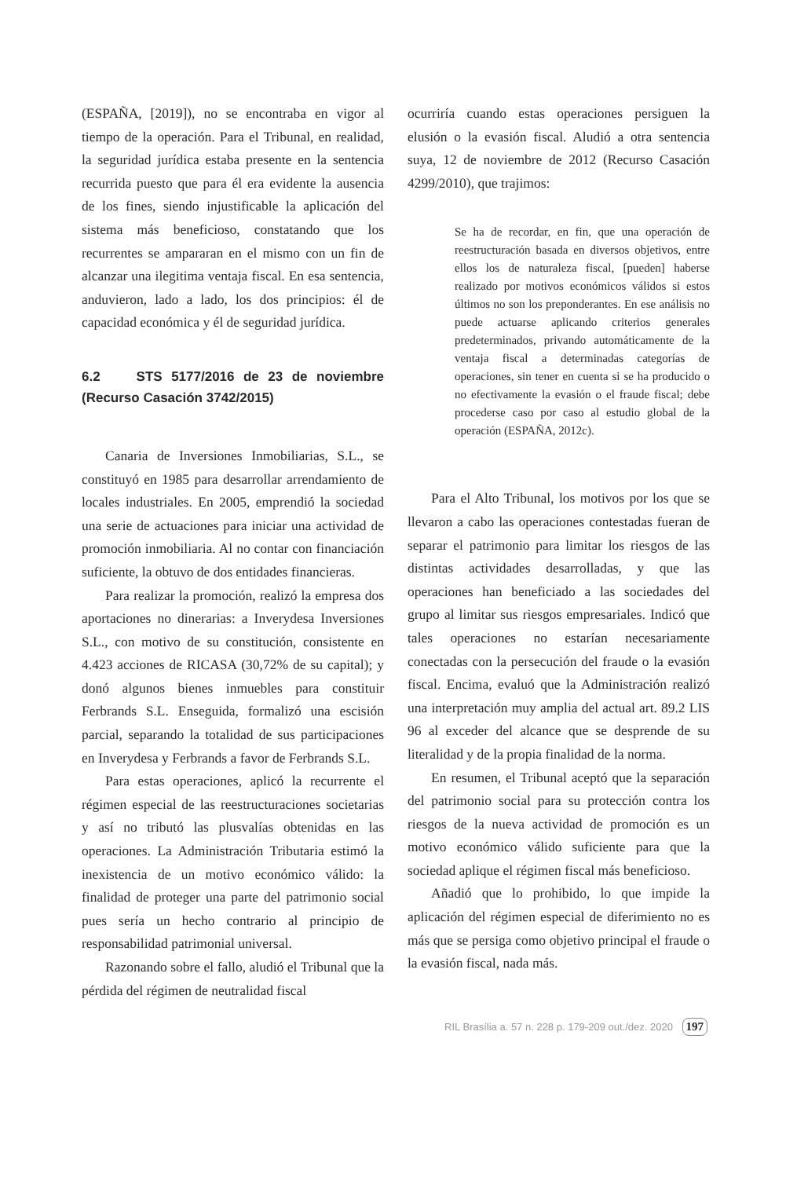(ESPAÑA, [2019]), no se encontraba en vigor al tiempo de la operación. Para el Tribunal, en realidad, la seguridad jurídica estaba presente en la sentencia recurrida puesto que para él era evidente la ausencia de los fines, siendo injustificable la aplicación del sistema más beneficioso, constatando que los recurrentes se ampararan en el mismo con un fin de alcanzar una ilegitima ventaja fiscal. En esa sentencia, anduvieron, lado a lado, los dos principios: él de capacidad económica y él de seguridad jurídica.
6.2 STS 5177/2016 de 23 de noviembre (Recurso Casación 3742/2015)
Canaria de Inversiones Inmobiliarias, S.L., se constituyó en 1985 para desarrollar arrendamiento de locales industriales. En 2005, emprendió la sociedad una serie de actuaciones para iniciar una actividad de promoción inmobiliaria. Al no contar con financiación suficiente, la obtuvo de dos entidades financieras.
Para realizar la promoción, realizó la empresa dos aportaciones no dinerarias: a Inverydesa Inversiones S.L., con motivo de su constitución, consistente en 4.423 acciones de RICASA (30,72% de su capital); y donó algunos bienes inmuebles para constituir Ferbrands S.L. Enseguida, formalizó una escisión parcial, separando la totalidad de sus participaciones en Inverydesa y Ferbrands a favor de Ferbrands S.L.
Para estas operaciones, aplicó la recurrente el régimen especial de las reestructuraciones societarias y así no tributó las plusvalías obtenidas en las operaciones. La Administración Tributaria estimó la inexistencia de un motivo económico válido: la finalidad de proteger una parte del patrimonio social pues sería un hecho contrario al principio de responsabilidad patrimonial universal.
Razonando sobre el fallo, aludió el Tribunal que la pérdida del régimen de neutralidad fiscal
ocurriría cuando estas operaciones persiguen la elusión o la evasión fiscal. Aludió a otra sentencia suya, 12 de noviembre de 2012 (Recurso Casación 4299/2010), que trajimos:
Se ha de recordar, en fin, que una operación de reestructuración basada en diversos objetivos, entre ellos los de naturaleza fiscal, [pueden] haberse realizado por motivos económicos válidos si estos últimos no son los preponderantes. En ese análisis no puede actuarse aplicando criterios generales predeterminados, privando automáticamente de la ventaja fiscal a determinadas categorías de operaciones, sin tener en cuenta si se ha producido o no efectivamente la evasión o el fraude fiscal; debe procederse caso por caso al estudio global de la operación (ESPAÑA, 2012c).
Para el Alto Tribunal, los motivos por los que se llevaron a cabo las operaciones contestadas fueran de separar el patrimonio para limitar los riesgos de las distintas actividades desarrolladas, y que las operaciones han beneficiado a las sociedades del grupo al limitar sus riesgos empresariales. Indicó que tales operaciones no estarían necesariamente conectadas con la persecución del fraude o la evasión fiscal. Encima, evaluó que la Administración realizó una interpretación muy amplia del actual art. 89.2 LIS 96 al exceder del alcance que se desprende de su literalidad y de la propia finalidad de la norma.
En resumen, el Tribunal aceptó que la separación del patrimonio social para su protección contra los riesgos de la nueva actividad de promoción es un motivo económico válido suficiente para que la sociedad aplique el régimen fiscal más beneficioso.
Añadió que lo prohibido, lo que impide la aplicación del régimen especial de diferimiento no es más que se persiga como objetivo principal el fraude o la evasión fiscal, nada más.
RIL Brasília a. 57 n. 228 p. 179-209 out./dez. 2020 197